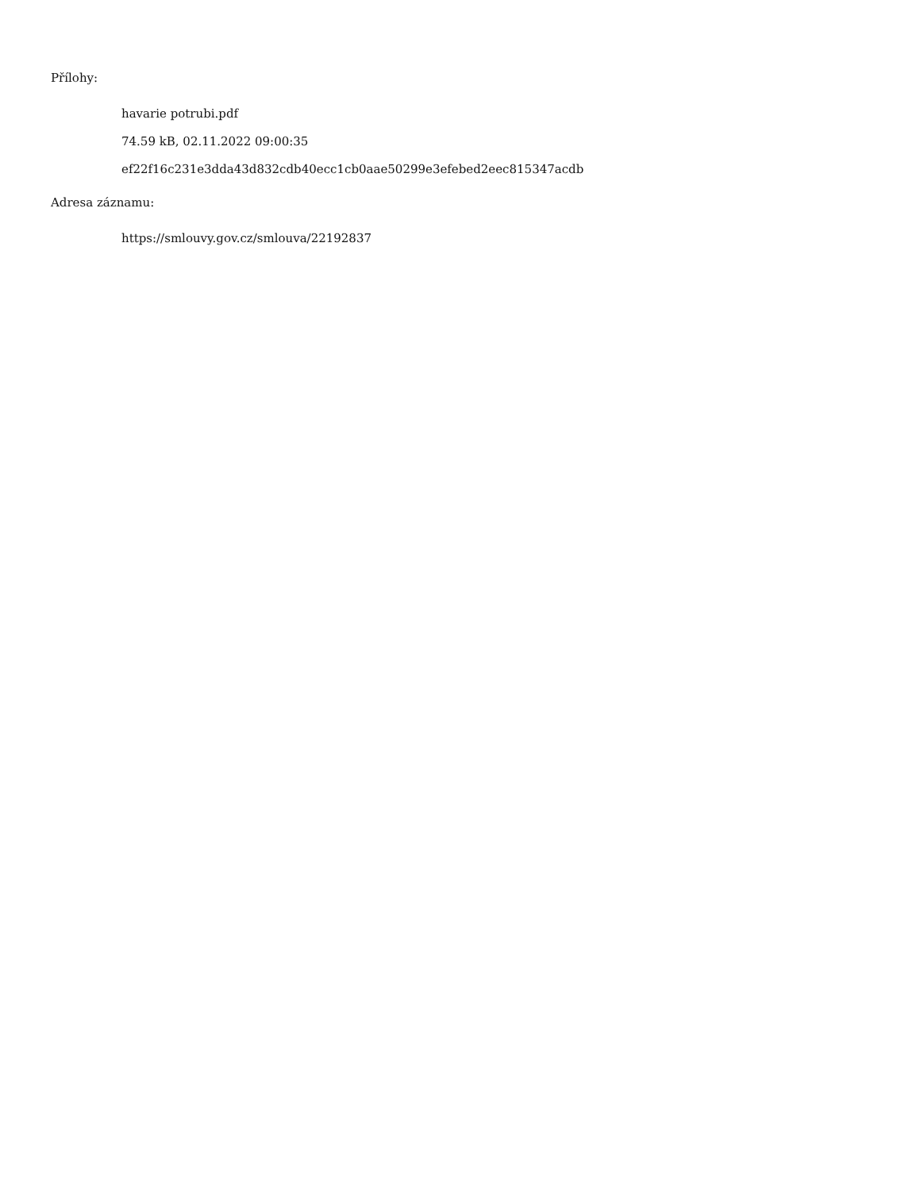Přílohy:
havarie potrubi.pdf
74.59 kB, 02.11.2022 09:00:35
ef22f16c231e3dda43d832cdb40ecc1cb0aae50299e3efebed2eec815347acdb
Adresa záznamu:
https://smlouvy.gov.cz/smlouva/22192837